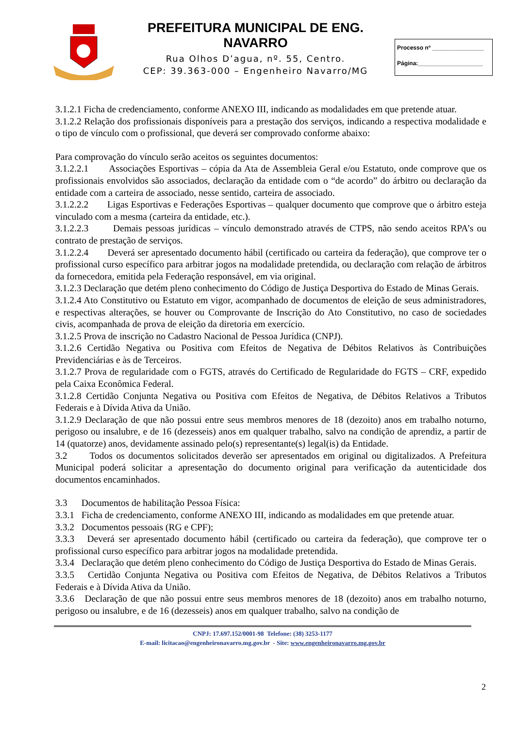PREFEITURA MUNICIPAL DE ENG. NAVARRO
Rua Olhos D’agua, nº. 55, Centro.
CEP: 39.363-000 – Engenheiro Navarro/MG
Processo nº ________________
Página:____________________
3.1.2.1 Ficha de credenciamento, conforme ANEXO III, indicando as modalidades em que pretende atuar.
3.1.2.2 Relação dos profissionais disponíveis para a prestação dos serviços, indicando a respectiva modalidade e o tipo de vínculo com o profissional, que deverá ser comprovado conforme abaixo:
Para comprovação do vínculo serão aceitos os seguintes documentos:
3.1.2.2.1 Associações Esportivas – cópia da Ata de Assembleia Geral e/ou Estatuto, onde comprove que os profissionais envolvidos são associados, declaração da entidade com o “de acordo” do árbitro ou declaração da entidade com a carteira de associado, nesse sentido, carteira de associado.
3.1.2.2.2 Ligas Esportivas e Federações Esportivas – qualquer documento que comprove que o árbitro esteja vinculado com a mesma (carteira da entidade, etc.).
3.1.2.2.3 Demais pessoas jurídicas – vínculo demonstrado através de CTPS, não sendo aceitos RPA’s ou contrato de prestação de serviços.
3.1.2.2.4 Deverá ser apresentado documento hábil (certificado ou carteira da federação), que comprove ter o profissional curso específico para arbitrar jogos na modalidade pretendida, ou declaração com relação de árbitros da fornecedora, emitida pela Federação responsável, em via original.
3.1.2.3 Declaração que detém pleno conhecimento do Código de Justiça Desportiva do Estado de Minas Gerais.
3.1.2.4 Ato Constitutivo ou Estatuto em vigor, acompanhado de documentos de eleição de seus administradores, e respectivas alterações, se houver ou Comprovante de Inscrição do Ato Constitutivo, no caso de sociedades civis, acompanhada de prova de eleição da diretoria em exercício.
3.1.2.5 Prova de inscrição no Cadastro Nacional de Pessoa Jurídica (CNPJ).
3.1.2.6 Certidão Negativa ou Positiva com Efeitos de Negativa de Débitos Relativos às Contribuições Previdenciárias e às de Terceiros.
3.1.2.7 Prova de regularidade com o FGTS, através do Certificado de Regularidade do FGTS – CRF, expedido pela Caixa Econômica Federal.
3.1.2.8 Certidão Conjunta Negativa ou Positiva com Efeitos de Negativa, de Débitos Relativos a Tributos Federais e à Dívida Ativa da União.
3.1.2.9 Declaração de que não possui entre seus membros menores de 18 (dezoito) anos em trabalho noturno, perigoso ou insalubre, e de 16 (dezesseis) anos em qualquer trabalho, salvo na condição de aprendiz, a partir de 14 (quatorze) anos, devidamente assinado pelo(s) representante(s) legal(is) da Entidade.
3.2 Todos os documentos solicitados deverão ser apresentados em original ou digitalizados. A Prefeitura Municipal poderá solicitar a apresentação do documento original para verificação da autenticidade dos documentos encaminhados.
3.3 Documentos de habilitação Pessoa Física:
3.3.1 Ficha de credenciamento, conforme ANEXO III, indicando as modalidades em que pretende atuar.
3.3.2 Documentos pessoais (RG e CPF);
3.3.3 Deverá ser apresentado documento hábil (certificado ou carteira da federação), que comprove ter o profissional curso específico para arbitrar jogos na modalidade pretendida.
3.3.4 Declaração que detém pleno conhecimento do Código de Justiça Desportiva do Estado de Minas Gerais.
3.3.5 Certidão Conjunta Negativa ou Positiva com Efeitos de Negativa, de Débitos Relativos a Tributos Federais e à Dívida Ativa da União.
3.3.6 Declaração de que não possui entre seus membros menores de 18 (dezoito) anos em trabalho noturno, perigoso ou insalubre, e de 16 (dezesseis) anos em qualquer trabalho, salvo na condição de
CNPJ: 17.697.152/0001-98 Telefone: (38) 3253-1177
E-mail: licitacao@engenheironavarro.mg.gov.br - Site: www.engenheironavarro.mg.gov.br
2